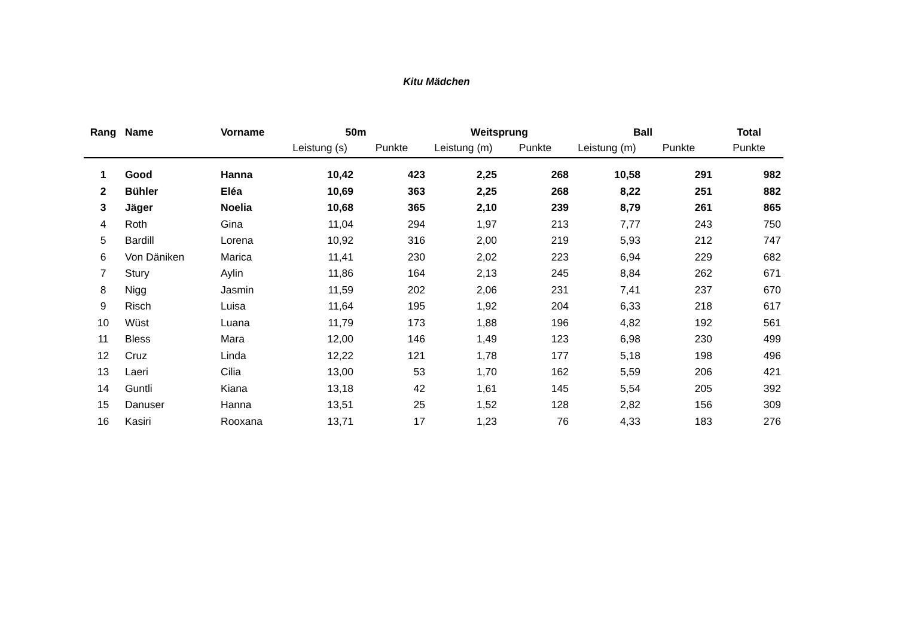Kitu Mädchen
| Rang | Name | Vorname | 50m | | Weitsprung | | Ball | | Total |
| --- | --- | --- | --- | --- | --- | --- | --- | --- | --- |
| | | | Leistung (s) | Punkte | Leistung (m) | Punkte | Leistung (m) | Punkte | Punkte |
| 1 | Good | Hanna | 10,42 | 423 | 2,25 | 268 | 10,58 | 291 | 982 |
| 2 | Bühler | Eléa | 10,69 | 363 | 2,25 | 268 | 8,22 | 251 | 882 |
| 3 | Jäger | Noelia | 10,68 | 365 | 2,10 | 239 | 8,79 | 261 | 865 |
| 4 | Roth | Gina | 11,04 | 294 | 1,97 | 213 | 7,77 | 243 | 750 |
| 5 | Bardill | Lorena | 10,92 | 316 | 2,00 | 219 | 5,93 | 212 | 747 |
| 6 | Von Däniken | Marica | 11,41 | 230 | 2,02 | 223 | 6,94 | 229 | 682 |
| 7 | Stury | Aylin | 11,86 | 164 | 2,13 | 245 | 8,84 | 262 | 671 |
| 8 | Nigg | Jasmin | 11,59 | 202 | 2,06 | 231 | 7,41 | 237 | 670 |
| 9 | Risch | Luisa | 11,64 | 195 | 1,92 | 204 | 6,33 | 218 | 617 |
| 10 | Wüst | Luana | 11,79 | 173 | 1,88 | 196 | 4,82 | 192 | 561 |
| 11 | Bless | Mara | 12,00 | 146 | 1,49 | 123 | 6,98 | 230 | 499 |
| 12 | Cruz | Linda | 12,22 | 121 | 1,78 | 177 | 5,18 | 198 | 496 |
| 13 | Laeri | Cilia | 13,00 | 53 | 1,70 | 162 | 5,59 | 206 | 421 |
| 14 | Guntli | Kiana | 13,18 | 42 | 1,61 | 145 | 5,54 | 205 | 392 |
| 15 | Danuser | Hanna | 13,51 | 25 | 1,52 | 128 | 2,82 | 156 | 309 |
| 16 | Kasiri | Rooxana | 13,71 | 17 | 1,23 | 76 | 4,33 | 183 | 276 |